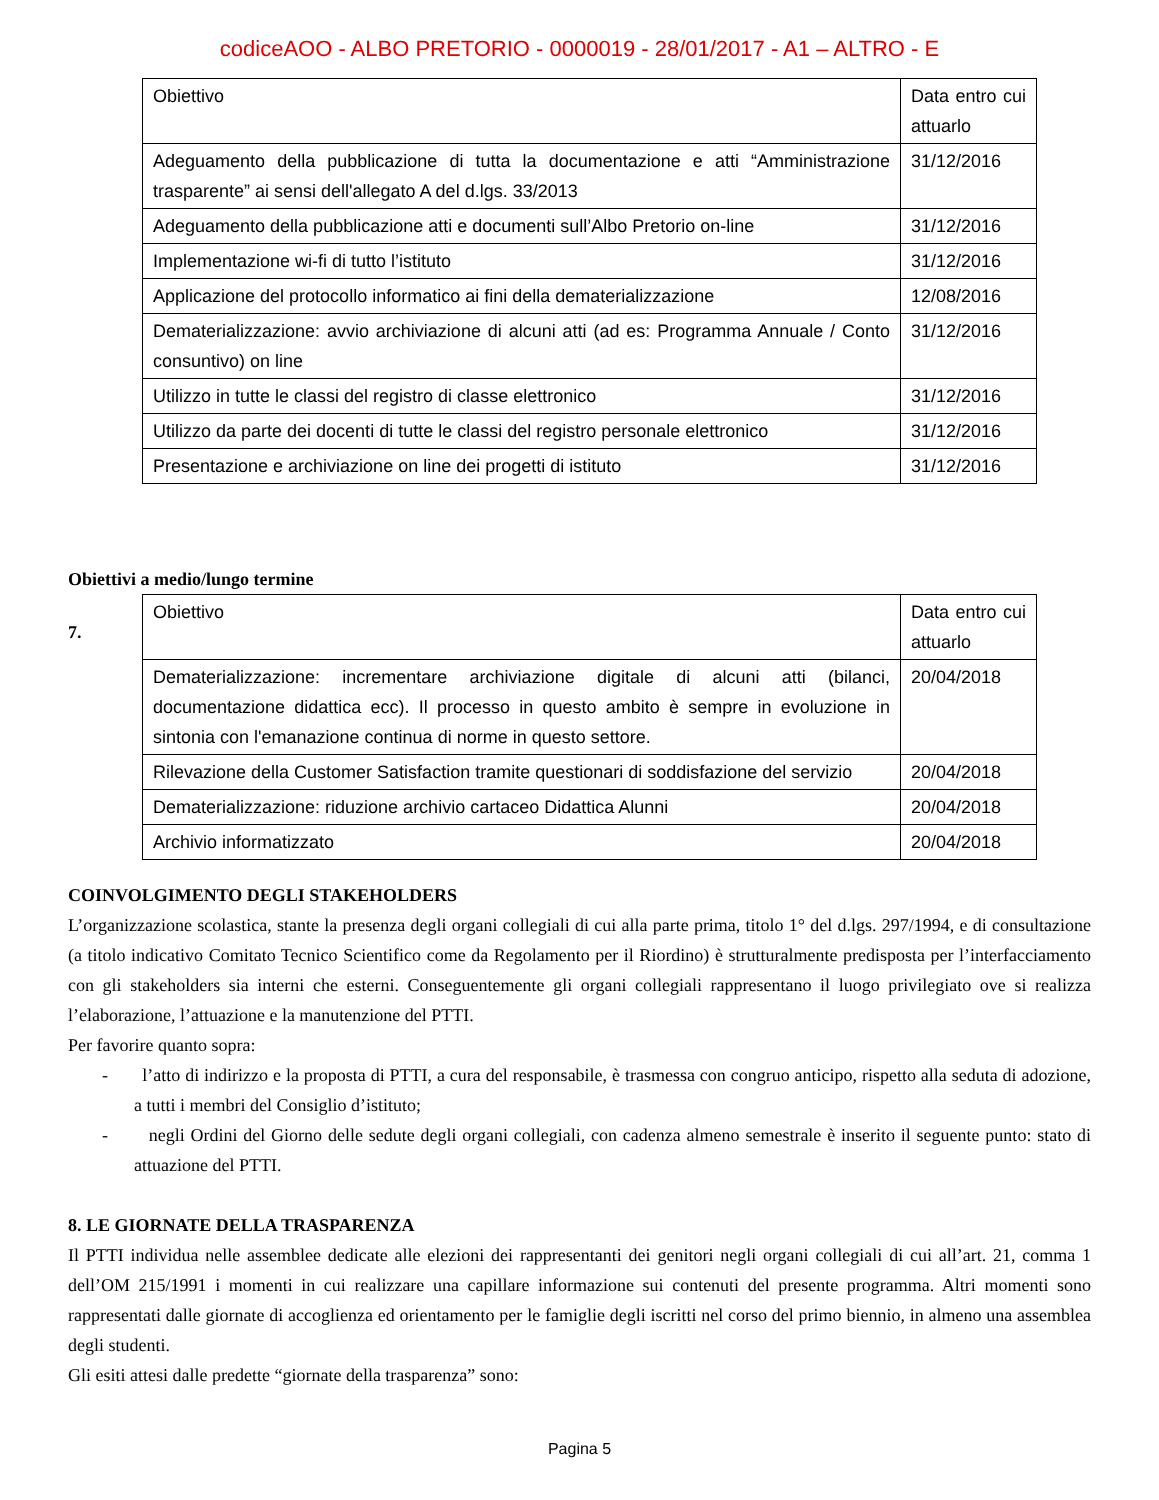codiceAOO - ALBO PRETORIO - 0000019 - 28/01/2017 - A1 – ALTRO - E
| Obiettivo | Data entro cui attuarlo |
| Adeguamento della pubblicazione di tutta la documentazione e atti “Amministrazione trasparente” ai sensi dell'allegato A del d.lgs. 33/2013 | 31/12/2016 |
| Adeguamento della pubblicazione atti e documenti sull’Albo Pretorio on-line | 31/12/2016 |
| Implementazione wi-fi di tutto l’istituto | 31/12/2016 |
| Applicazione del protocollo informatico ai fini della dematerializzazione | 12/08/2016 |
| Dematerializzazione: avvio archiviazione di alcuni atti (ad es: Programma Annuale / Conto consuntivo) on line | 31/12/2016 |
| Utilizzo in tutte le classi del registro di classe elettronico | 31/12/2016 |
| Utilizzo da parte dei docenti di tutte le classi del registro personale elettronico | 31/12/2016 |
| Presentazione e archiviazione on line dei progetti di istituto | 31/12/2016 |
Obiettivi a medio/lungo termine
7.
| Obiettivo | Data entro cui attuarlo |
| Dematerializzazione: incrementare archiviazione digitale di alcuni atti (bilanci, documentazione didattica ecc). Il processo in questo ambito è sempre in evoluzione in sintonia con l'emanazione continua di norme in questo settore. | 20/04/2018 |
| Rilevazione della Customer Satisfaction tramite questionari di soddisfazione del servizio | 20/04/2018 |
| Dematerializzazione: riduzione archivio cartaceo Didattica Alunni | 20/04/2018 |
| Archivio informatizzato | 20/04/2018 |
COINVOLGIMENTO DEGLI STAKEHOLDERS
L’organizzazione scolastica, stante la presenza degli organi collegiali di cui alla parte prima, titolo 1° del d.lgs. 297/1994, e di consultazione (a titolo indicativo Comitato Tecnico Scientifico come da Regolamento per il Riordino) è strutturalmente predisposta per l’interfacciamento con gli stakeholders sia interni che esterni. Conseguentemente gli organi collegiali rappresentano il luogo privilegiato ove si realizza l’elaborazione, l’attuazione e la manutenzione del PTTI.
Per favorire quanto sopra:
- l’atto di indirizzo e la proposta di PTTI, a cura del responsabile, è trasmessa con congruo anticipo, rispetto alla seduta di adozione, a tutti i membri del Consiglio d’istituto;
- negli Ordini del Giorno delle sedute degli organi collegiali, con cadenza almeno semestrale è inserito il seguente punto: stato di attuazione del PTTI.
8. LE GIORNATE DELLA TRASPARENZA
Il PTTI individua nelle assemblee dedicate alle elezioni dei rappresentanti dei genitori negli organi collegiali di cui all’art. 21, comma 1 dell’OM 215/1991 i momenti in cui realizzare una capillare informazione sui contenuti del presente programma. Altri momenti sono rappresentati dalle giornate di accoglienza ed orientamento per le famiglie degli iscritti nel corso del primo biennio, in almeno una assemblea degli studenti.
Gli esiti attesi dalle predette “giornate della trasparenza” sono:
Pagina 5